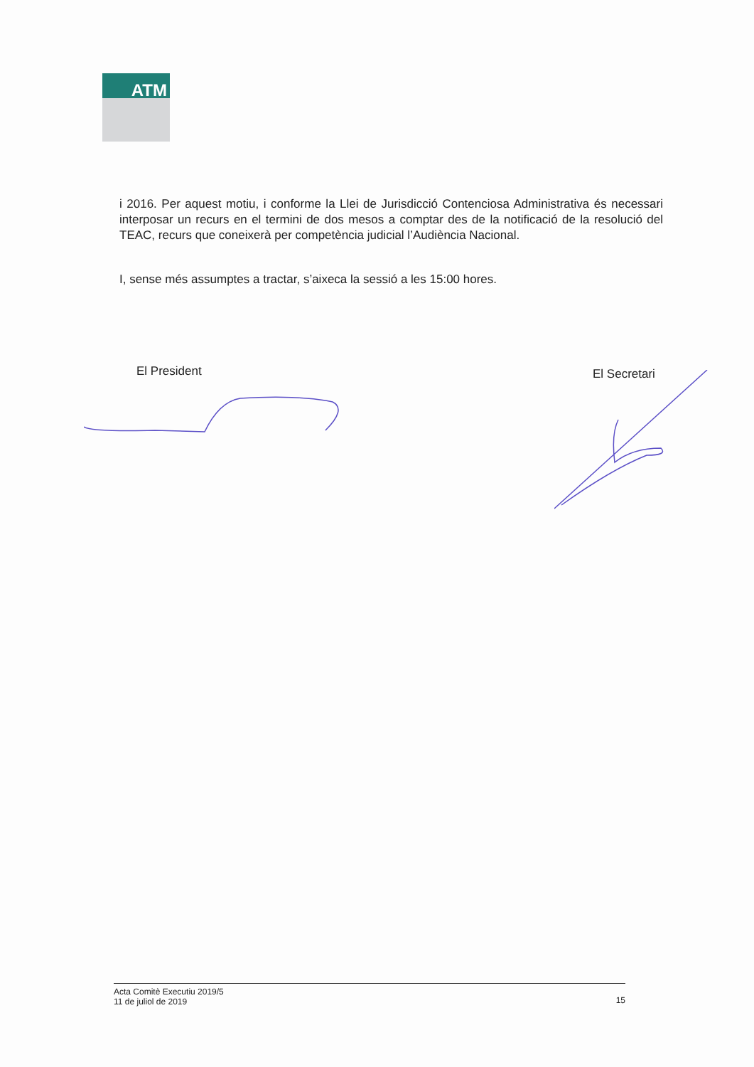ATM
i 2016. Per aquest motiu, i conforme la Llei de Jurisdicció Contenciosa Administrativa és necessari interposar un recurs en el termini de dos mesos a comptar des de la notificació de la resolució del TEAC, recurs que coneixerà per competència judicial l’Audiència Nacional.
I, sense més assumptes a tractar, s’aixeca la sessió a les 15:00 hores.
El President El Secretari
Acta Comitè Executiu 2019/5
11 de juliol de 2019
15